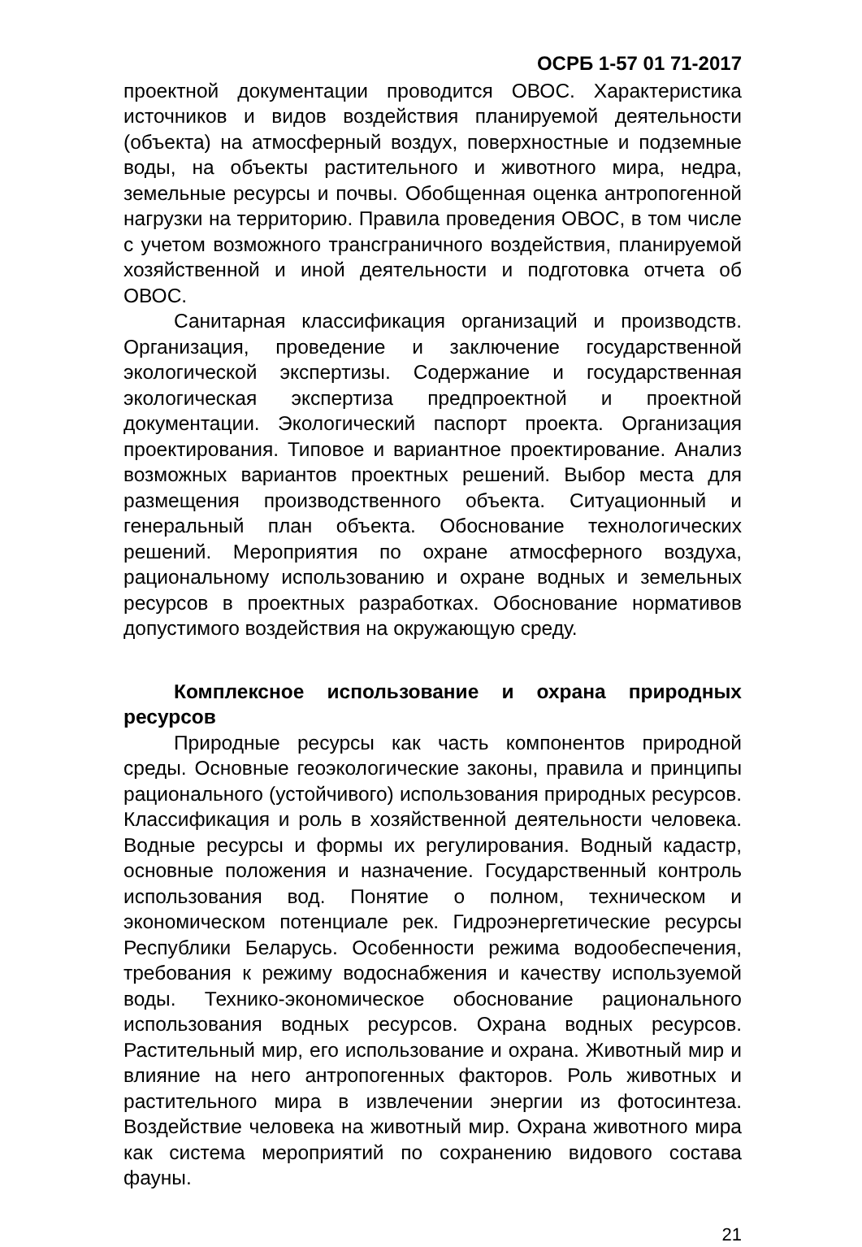ОСРБ 1-57 01 71-2017
проектной документации проводится ОВОС. Характеристика источников и видов воздействия планируемой деятельности (объекта) на атмосферный воздух, поверхностные и подземные воды, на объекты растительного и животного мира, недра, земельные ресурсы и почвы. Обобщенная оценка антропогенной нагрузки на территорию. Правила проведения ОВОС, в том числе с учетом возможного трансграничного воздействия, планируемой хозяйственной и иной деятельности и подготовка отчета об ОВОС.
Санитарная классификация организаций и производств. Организация, проведение и заключение государственной экологической экспертизы. Содержание и государственная экологическая экспертиза предпроектной и проектной документации. Экологический паспорт проекта. Организация проектирования. Типовое и вариантное проектирование. Анализ возможных вариантов проектных решений. Выбор места для размещения производственного объекта. Ситуационный и генеральный план объекта. Обоснование технологических решений. Мероприятия по охране атмосферного воздуха, рациональному использованию и охране водных и земельных ресурсов в проектных разработках. Обоснование нормативов допустимого воздействия на окружающую среду.
Комплексное использование и охрана природных ресурсов
Природные ресурсы как часть компонентов природной среды. Основные геоэкологические законы, правила и принципы рационального (устойчивого) использования природных ресурсов. Классификация и роль в хозяйственной деятельности человека. Водные ресурсы и формы их регулирования. Водный кадастр, основные положения и назначение. Государственный контроль использования вод. Понятие о полном, техническом и экономическом потенциале рек. Гидроэнергетические ресурсы Республики Беларусь. Особенности режима водообеспечения, требования к режиму водоснабжения и качеству используемой воды. Технико-экономическое обоснование рационального использования водных ресурсов. Охрана водных ресурсов. Растительный мир, его использование и охрана. Животный мир и влияние на него антропогенных факторов. Роль животных и растительного мира в извлечении энергии из фотосинтеза. Воздействие человека на животный мир. Охрана животного мира как система мероприятий по сохранению видового состава фауны.
21